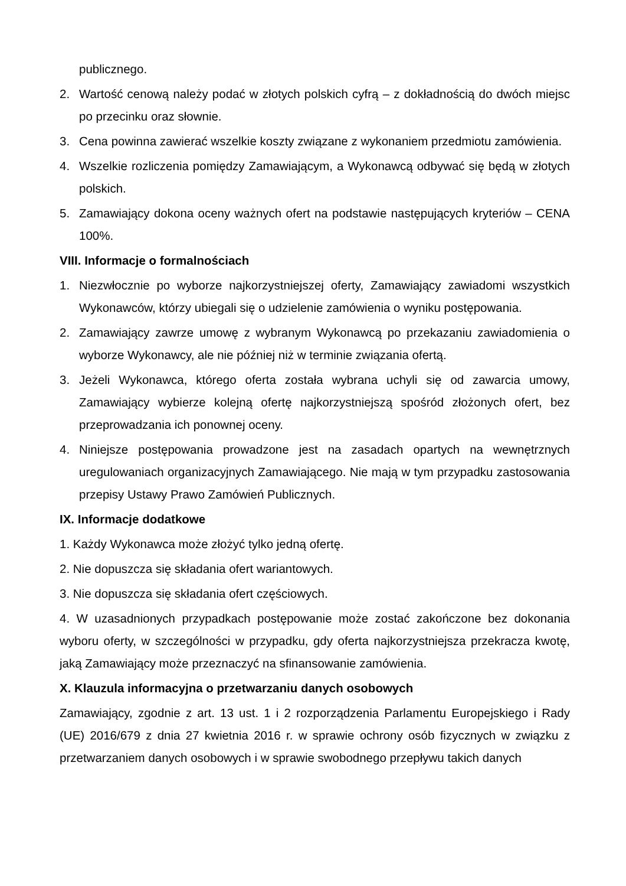publicznego.
2. Wartość cenową należy podać w złotych polskich cyfrą – z dokładnością do dwóch miejsc po przecinku oraz słownie.
3. Cena powinna zawierać wszelkie koszty związane z wykonaniem przedmiotu zamówienia.
4. Wszelkie rozliczenia pomiędzy Zamawiającym, a Wykonawcą odbywać się będą w złotych polskich.
5. Zamawiający dokona oceny ważnych ofert na podstawie następujących kryteriów – CENA 100%.
VIII. Informacje o formalnościach
1. Niezwłocznie po wyborze najkorzystniejszej oferty, Zamawiający zawiadomi wszystkich Wykonawców, którzy ubiegali się o udzielenie zamówienia o wyniku postępowania.
2. Zamawiający zawrze umowę z wybranym Wykonawcą po przekazaniu zawiadomienia o wyborze Wykonawcy, ale nie później niż w terminie związania ofertą.
3. Jeżeli Wykonawca, którego oferta została wybrana uchyli się od zawarcia umowy, Zamawiający wybierze kolejną ofertę najkorzystniejszą spośród złożonych ofert, bez przeprowadzania ich ponownej oceny.
4. Niniejsze postępowania prowadzone jest na zasadach opartych na wewnętrznych uregulowaniach organizacyjnych Zamawiającego. Nie mają w tym przypadku zastosowania przepisy Ustawy Prawo Zamówień Publicznych.
IX. Informacje dodatkowe
1. Każdy Wykonawca może złożyć tylko jedną ofertę.
2. Nie dopuszcza się składania ofert wariantowych.
3. Nie dopuszcza się składania ofert częściowych.
4. W uzasadnionych przypadkach postępowanie może zostać zakończone bez dokonania wyboru oferty, w szczególności w przypadku, gdy oferta najkorzystniejsza przekracza kwotę, jaką Zamawiający może przeznaczyć na sfinansowanie zamówienia.
X. Klauzula informacyjna o przetwarzaniu danych osobowych
Zamawiający, zgodnie z art. 13 ust. 1 i 2 rozporządzenia Parlamentu Europejskiego i Rady (UE) 2016/679 z dnia 27 kwietnia 2016 r. w sprawie ochrony osób fizycznych w związku z przetwarzaniem danych osobowych i w sprawie swobodnego przepływu takich danych